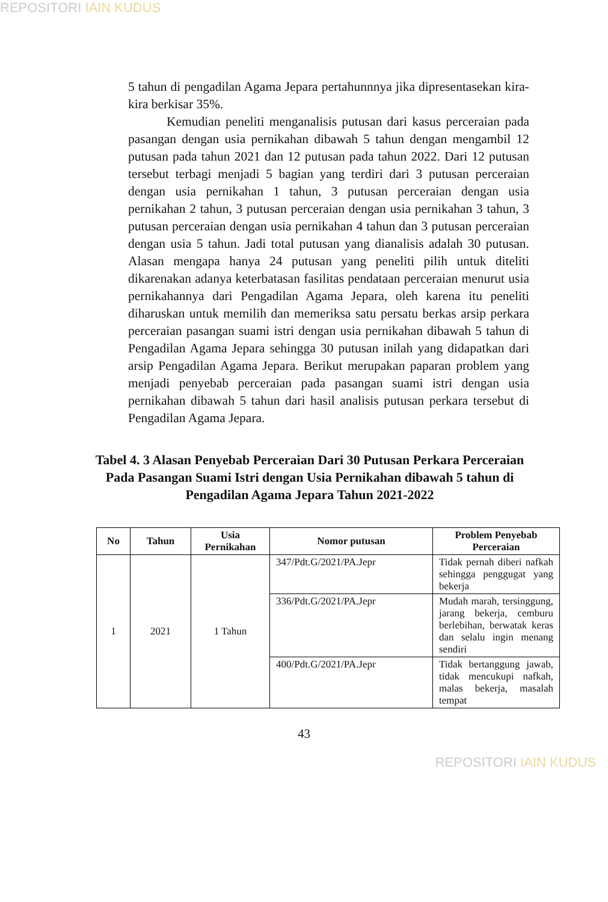REPOSITORI IAIN KUDUS
5 tahun di pengadilan Agama Jepara pertahunnnya jika dipresentasekan kira-kira berkisar 35%.
Kemudian peneliti menganalisis putusan dari kasus perceraian pada pasangan dengan usia pernikahan dibawah 5 tahun dengan mengambil 12 putusan pada tahun 2021 dan 12 putusan pada tahun 2022. Dari 12 putusan tersebut terbagi menjadi 5 bagian yang terdiri dari 3 putusan perceraian dengan usia pernikahan 1 tahun, 3 putusan perceraian dengan usia pernikahan 2 tahun, 3 putusan perceraian dengan usia pernikahan 3 tahun, 3 putusan perceraian dengan usia pernikahan 4 tahun dan 3 putusan perceraian dengan usia 5 tahun. Jadi total putusan yang dianalisis adalah 30 putusan. Alasan mengapa hanya 24 putusan yang peneliti pilih untuk diteliti dikarenakan adanya keterbatasan fasilitas pendataan perceraian menurut usia pernikahannya dari Pengadilan Agama Jepara, oleh karena itu peneliti diharuskan untuk memilih dan memeriksa satu persatu berkas arsip perkara perceraian pasangan suami istri dengan usia pernikahan dibawah 5 tahun di Pengadilan Agama Jepara sehingga 30 putusan inilah yang didapatkan dari arsip Pengadilan Agama Jepara. Berikut merupakan paparan problem yang menjadi penyebab perceraian pada pasangan suami istri dengan usia pernikahan dibawah 5 tahun dari hasil analisis putusan perkara tersebut di Pengadilan Agama Jepara.
Tabel 4. 3 Alasan Penyebab Perceraian Dari 30 Putusan Perkara Perceraian Pada Pasangan Suami Istri dengan Usia Pernikahan dibawah 5 tahun di Pengadilan Agama Jepara Tahun 2021-2022
| No | Tahun | Usia Pernikahan | Nomor putusan | Problem Penyebab Perceraian |
| --- | --- | --- | --- | --- |
| 1 | 2021 | 1 Tahun | 347/Pdt.G/2021/PA.Jepr | Tidak pernah diberi nafkah sehingga penggugat yang bekerja |
| | | | 336/Pdt.G/2021/PA.Jepr | Mudah marah, tersinggung, jarang bekerja, cemburu berlebihan, berwatak keras dan selalu ingin menang sendiri |
| | | | 400/Pdt.G/2021/PA.Jepr | Tidak bertanggung jawab, tidak mencukupi nafkah, malas bekerja, masalah tempat |
43
REPOSITORI IAIN KUDUS